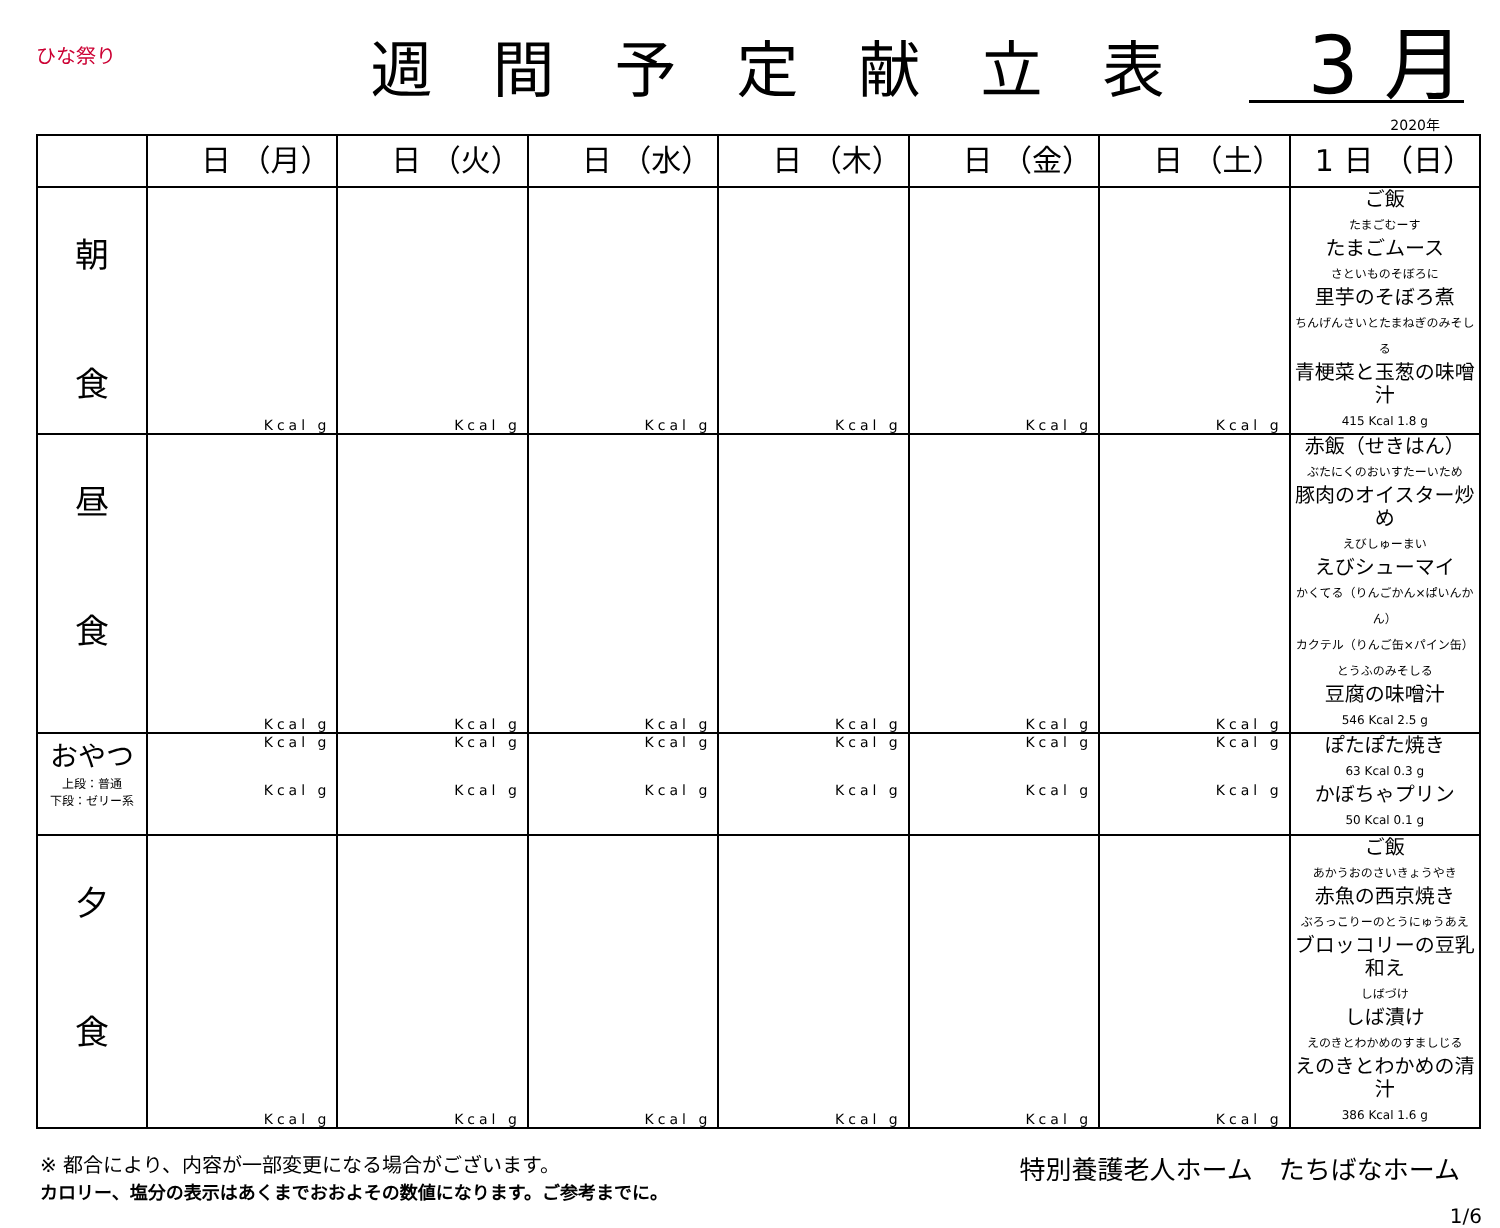ひな祭り
週間予定献立表
3 月
2020年
| | 日 （月） | 日 （火） | 日 （水） | 日 （木） | 日 （金） | 日 （土） | 1 日 （日） |
| --- | --- | --- | --- | --- | --- | --- | --- |
| 朝 食 | Kcal g | Kcal g | Kcal g | Kcal g | Kcal g | Kcal g | ご飯 たまごむーす たまごムース さといものそぼろに 里芋のそぼろ煮 ちんげんさいとたまねぎのみそしる 青梗菜と玉葱の味噌汁 415 Kcal 1.8 g |
| 昼 食 | Kcal g | Kcal g | Kcal g | Kcal g | Kcal g | Kcal g | 赤飯（せきはん） ぶたにくのおいすたーいため 豚肉のオイスター炒め えびしゅーまい えびシューマイ かくてる（りんごかん×ぱいんかん） カクテル（りんご缶×パイン缶） とうふのみそしる 豆腐の味噌汁 546 Kcal 2.5 g |
| おやつ 上段：普通 下段：ゼリー系 | Kcal g Kcal g | Kcal g Kcal g | Kcal g Kcal g | Kcal g Kcal g | Kcal g Kcal g | Kcal g Kcal g | ぽたぽた焼き 63 Kcal 0.3 g かぼちゃプリン 50 Kcal 0.1 g |
| 夕 食 | Kcal g | Kcal g | Kcal g | Kcal g | Kcal g | Kcal g | ご飯 あかうおのさいきょうやき 赤魚の西京焼き ぶろっこりーのとうにゅうあえ ブロッコリーの豆乳和え しばづけ しば漬け えのきとわかめのすましじる えのきとわかめの清汁 386 Kcal 1.6 g |
※ 都合により、内容が一部変更になる場合がございます。
カロリー、塩分の表示はあくまでおおよその数値になります。ご参考までに。
特別養護老人ホーム　たちばなホーム
1/6